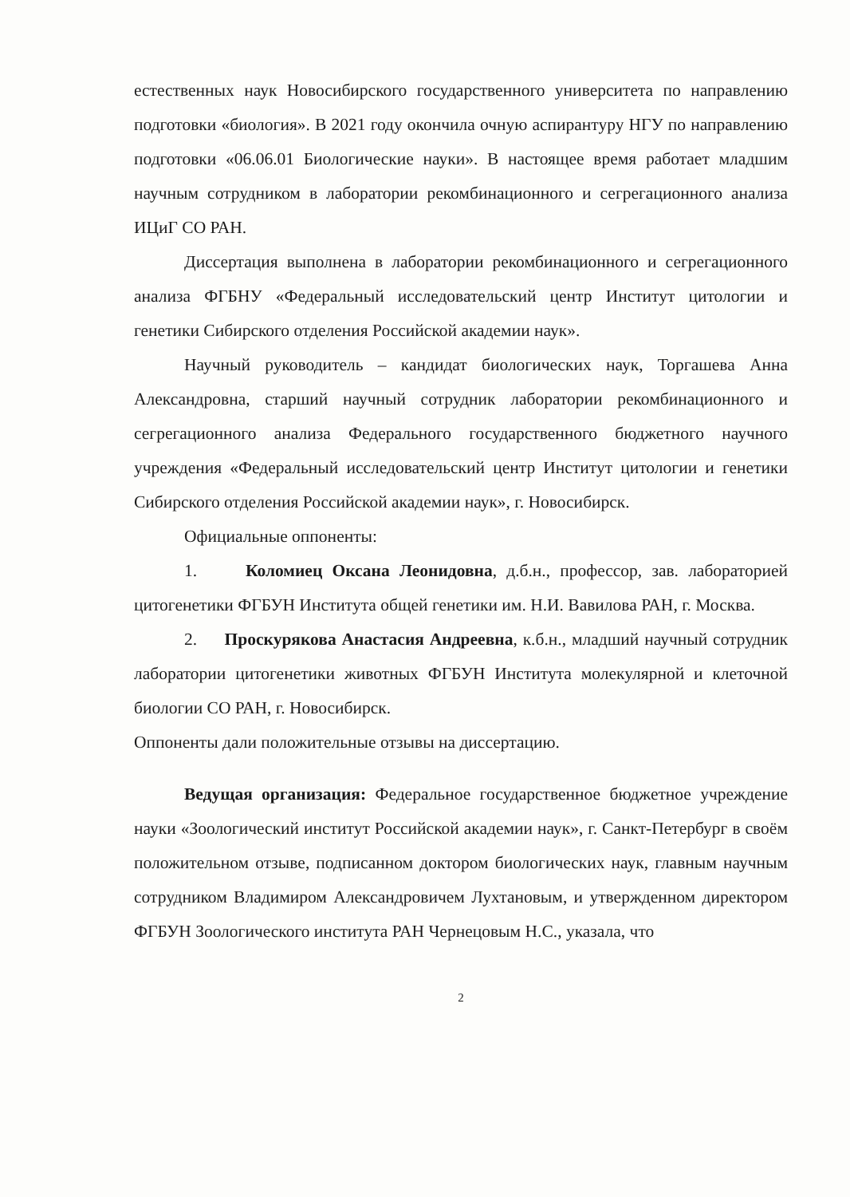естественных наук Новосибирского государственного университета по направлению подготовки «биология». В 2021 году окончила очную аспирантуру НГУ по направлению подготовки «06.06.01 Биологические науки». В настоящее время работает младшим научным сотрудником в лаборатории рекомбинационного и сегрегационного анализа ИЦиГ СО РАН.
Диссертация выполнена в лаборатории рекомбинационного и сегрегационного анализа ФГБНУ «Федеральный исследовательский центр Институт цитологии и генетики Сибирского отделения Российской академии наук».
Научный руководитель – кандидат биологических наук, Торгашева Анна Александровна, старший научный сотрудник лаборатории рекомбинационного и сегрегационного анализа Федерального государственного бюджетного научного учреждения «Федеральный исследовательский центр Институт цитологии и генетики Сибирского отделения Российской академии наук», г. Новосибирск.
Официальные оппоненты:
1. Коломиец Оксана Леонидовна, д.б.н., профессор, зав. лабораторией цитогенетики ФГБУН Института общей генетики им. Н.И. Вавилова РАН, г. Москва.
2. Проскурякова Анастасия Андреевна, к.б.н., младший научный сотрудник лаборатории цитогенетики животных ФГБУН Института молекулярной и клеточной биологии СО РАН, г. Новосибирск.
Оппоненты дали положительные отзывы на диссертацию.
Ведущая организация: Федеральное государственное бюджетное учреждение науки «Зоологический институт Российской академии наук», г. Санкт-Петербург в своём положительном отзыве, подписанном доктором биологических наук, главным научным сотрудником Владимиром Александровичем Лухтановым, и утвержденном директором ФГБУН Зоологического института РАН Чернецовым Н.С., указала, что
2